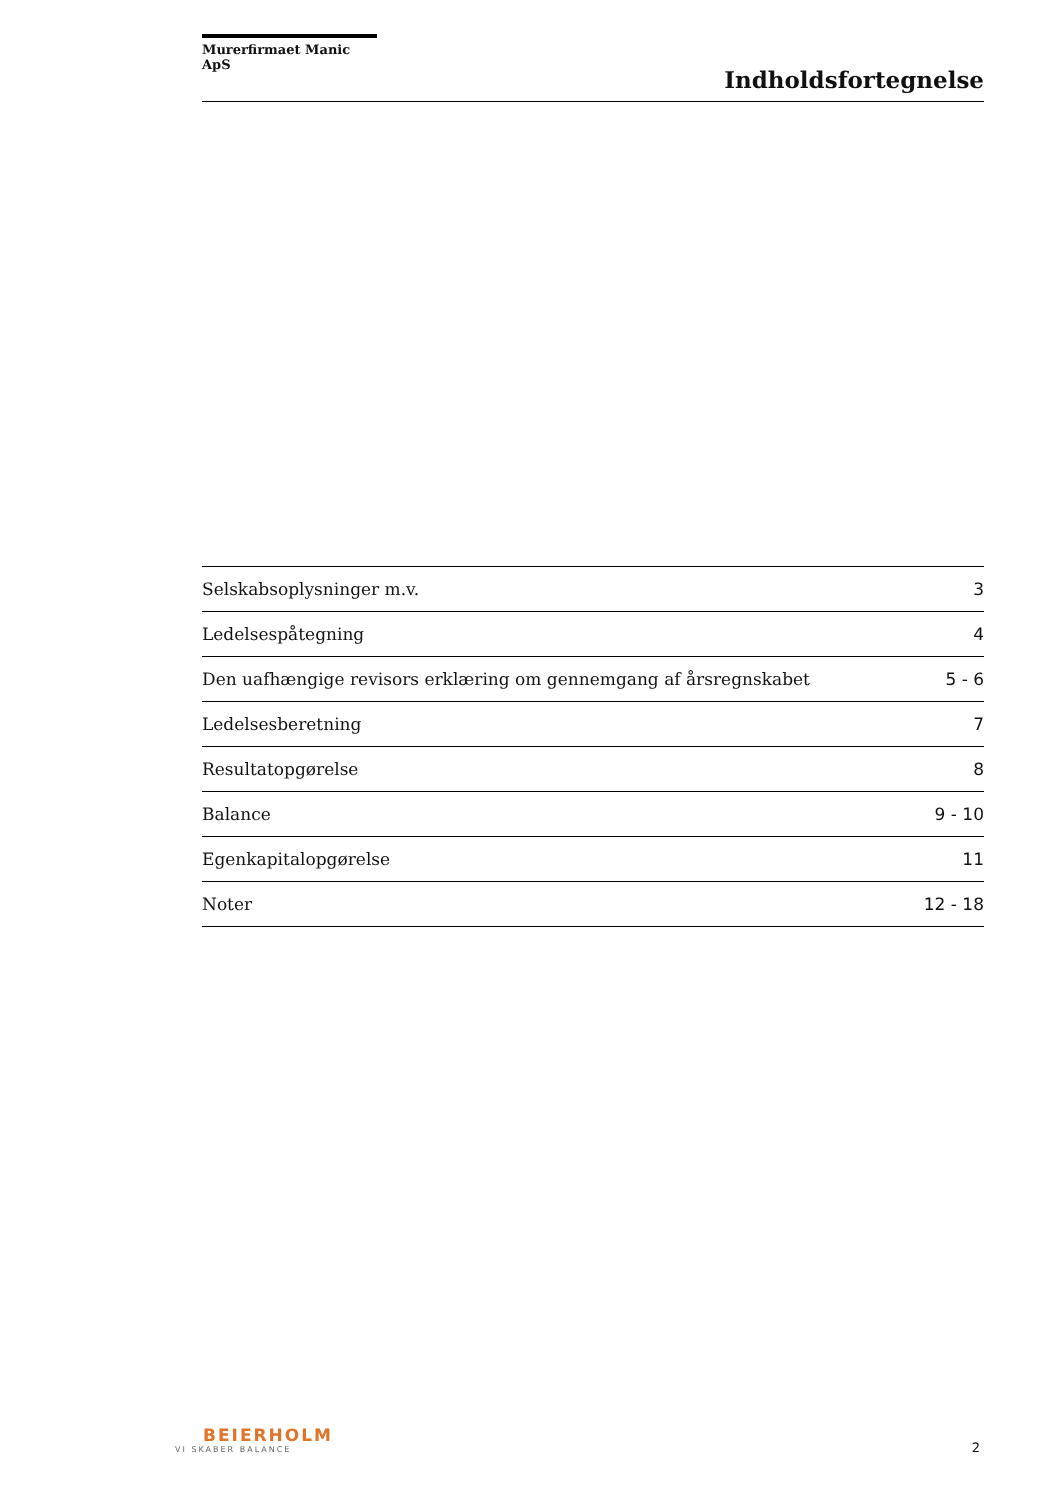Murerfirmaet Manic ApS
Indholdsfortegnelse
| Selskabsoplysninger m.v. | 3 |
| Ledelsespåtegning | 4 |
| Den uafhængige revisors erklæring om gennemgang af årsregnskabet | 5 - 6 |
| Ledelsesberetning | 7 |
| Resultatopgørelse | 8 |
| Balance | 9 - 10 |
| Egenkapitalopgørelse | 11 |
| Noter | 12 - 18 |
BEIERHOLM
VI SKABER BALANCE
2